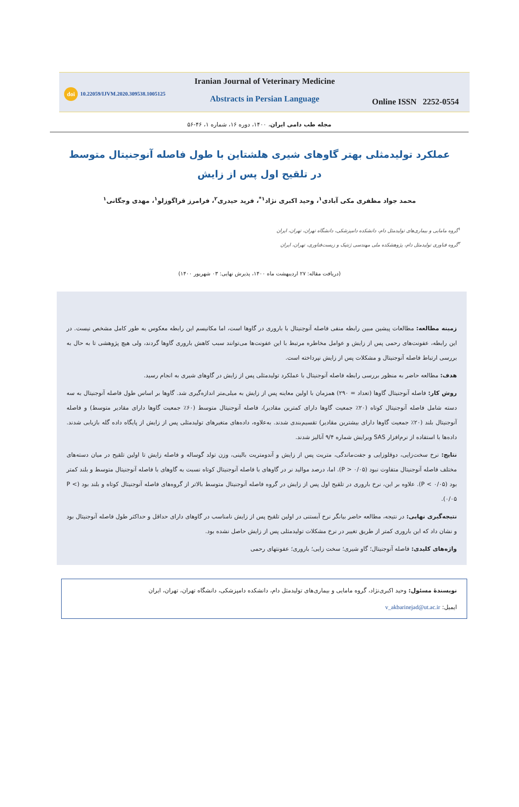doi 10.22059/IJVM.2020.309538.1005125
Iranian Journal of Veterinary Medicine
Abstracts in Persian Language
Online ISSN 2252-0554
مجله طب دامی ایران، ۱۴۰۰، دوره ۱۶، شماره ۱، ۴۶-۵۶
عملکرد تولیدمثلی بهتر گاوهای شیری هلشتاین با طول فاصله آنوجنیتال متوسط
در تلقیح اول پس از زایش
محمد جواد مظفری مکی آبادی<sup>۱</sup>، وحید اکبری نژاد<sup>۱*</sup>، فرید حیدری<sup>۲</sup>، فرامرز قراگوزلو<sup>۱</sup>، مهدی وجگانی<sup>۱</sup>
<sup>۱</sup> گروه مامایی و بیماری‌های تولیدمثل دام، دانشکده دامپزشکی، دانشگاه تهران، تهران، ایران
<sup>۲</sup> گروه فناوری تولیدمثل دام، پژوهشکده ملی مهندسی ژنتیک و زیست‌فناوری، تهران، ایران
(دریافت مقاله: ۲۷ اردیبهشت ماه ۱۴۰۰، پذیرش نهایی: ۰۳ شهریور ۱۴۰۰)
زمینه مطالعه: مطالعات پیشین مبین رابطه منفی فاصله آنوجنیتال با باروری در گاوها است، اما مکانیسم این رابطه معکوس به طور کامل مشخص نیست. در این رابطه، عفونت‌های رحمی پس از زایش و عوامل مخاطره مرتبط با این عفونت‌ها می‌توانند سبب کاهش باروری گاوها گردند، ولی هیچ پژوهشی تا به حال به بررسی ارتباط فاصله آنوجنیتال و مشکلات پس از زایش نپرداخته است.
هدف: مطالعه حاضر به منظور بررسی رابطه فاصله آنوجنیتال با عملکرد تولیدمثلی پس از زایش در گاوهای شیری به انجام رسید.
روش کار: فاصله آنوجنیتال گاوها (تعداد = ۲۹۰) همزمان با اولین معاینه پس از زایش به میلی‌متر اندازه‌گیری شد. گاوها بر اساس طول فاصله آنوجنیتال به سه دسته شامل فاصله آنوجنیتال کوتاه (۲۰٪ جمعیت گاوها دارای کمترین مقادیر)، فاصله آنوجنیتال متوسط (۶۰٪ جمعیت گاوها دارای مقادیر متوسط) و فاصله آنوجنیتال بلند (۲۰٪ جمعیت گاوها دارای بیشترین مقادیر) تقسیم‌بندی شدند. به‌علاوه، داده‌های متغیرهای تولیدمثلی پس از زایش از پایگاه داده گله بازیابی شدند. داده‌ها با استفاده از نرم‌افزار SAS ویرایش شماره ۹/۴ آنالیز شدند.
نتایج: نرخ سخت‌زایی، دوقلوزایی و جفت‌ماندگی، متریت پس از زایش و آندومتریت بالینی، وزن تولد گوساله و فاصله زایش تا اولین تلقیح در میان دسته‌های مختلف فاصله آنوجنیتال متفاوت نبود (P > ۰/۰۵). اما، درصد موالید نر در گاوهای با فاصله آنوجنیتال کوتاه نسبت به گاوهای با فاصله آنوجنیتال متوسط و بلند کمتر بود (P < ۰/۰۵). علاوه بر این، نرخ باروری در تلقیح اول پس از زایش در گروه فاصله آنوجنیتال متوسط بالاتر از گروه‌های فاصله آنوجنیتال کوتاه و بلند بود (P < ۰/۰۵).
نتیجه‌گیری نهایی: در نتیجه، مطالعه حاضر بیانگر نرخ آبستنی در اولین تلقیح پس از زایش نامناسب در گاوهای دارای حداقل و حداکثر طول فاصله آنوجنیتال بود و نشان داد که این باروری کمتر از طریق تغییر در نرخ مشکلات تولیدمثلی پس از زایش حاصل نشده بود.
واژه‌های کلیدی: فاصله آنوجنیتال؛ گاو شیری؛ سخت زایی؛ باروری؛ عفونتهای رحمی
نویسندهٔ مسئول: وحید اکبری‌نژاد، گروه مامایی و بیماری‌های تولیدمثل دام، دانشکده دامپزشکی، دانشگاه تهران، تهران، ایران
ایمیل: v_akbarinejad@ut.ac.ir